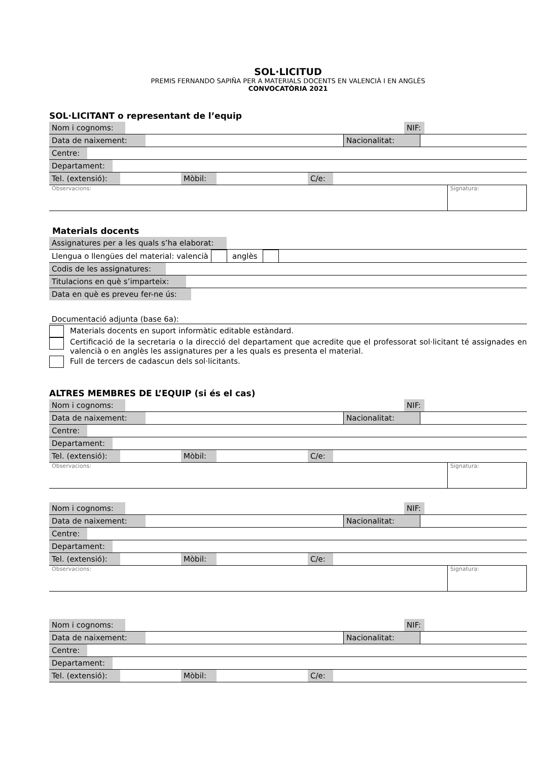SOL·LICITUD
PREMIS FERNANDO SAPIÑA PER A MATERIALS DOCENTS EN VALENCIÀ I EN ANGLÈS
CONVOCATÒRIA 2021
SOL·LICITANT o representant de l’equip
| Nom i cognoms: | | NIF: | |
| Data de naixement: | | Nacionalitat: | |
| Centre: | |
| Departament: | |
| Tel. (extensió): | | Mòbil: | | C/e: | |
| Observacions: | Signatura: |
Materials docents
| Assignatures per a les quals s’ha elaborat: | |
| Llengua o llengües del material: valencià | | anglès | | |
| Codis de les assignatures: | |
| Titulacions en què s’imparteix: | |
| Data en què es preveu fer-ne ús: | |
Documentació adjunta (base 6a):
Materials docents en suport informàtic editable estàndard.
Certificació de la secretaria o la direcció del departament que acredite que el professorat sol·licitant té assignades en valencià o en anglès les assignatures per a les quals es presenta el material.
Full de tercers de cadascun dels sol·licitants.
ALTRES MEMBRES DE L’EQUIP (si és el cas)
| Nom i cognoms: | | NIF: | |
| Data de naixement: | | Nacionalitat: | |
| Centre: | |
| Departament: | |
| Tel. (extensió): | | Mòbil: | | C/e: | |
| Observacions: | Signatura: |
| Nom i cognoms: | | NIF: | |
| Data de naixement: | | Nacionalitat: | |
| Centre: | |
| Departament: | |
| Tel. (extensió): | | Mòbil: | | C/e: | |
| Observacions: | Signatura: |
| Nom i cognoms: | | NIF: | |
| Data de naixement: | | Nacionalitat: | |
| Centre: | |
| Departament: | |
| Tel. (extensió): | | Mòbil: | | C/e: | |